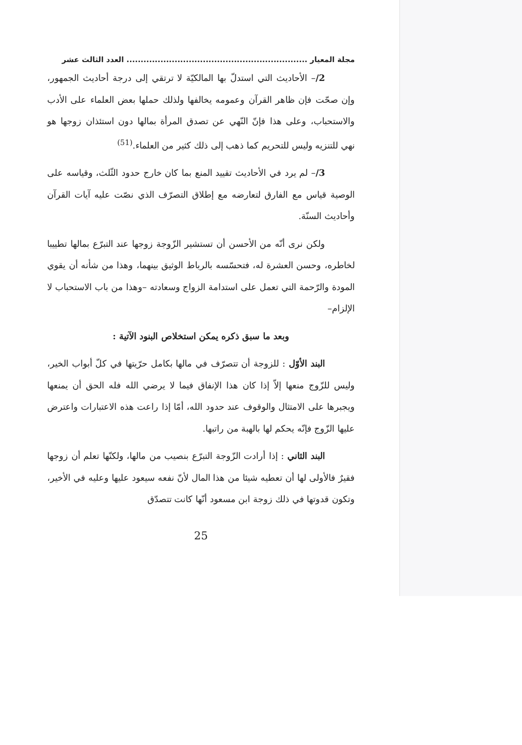مجلة المعيار ................................................................ العدد الثالث عشر
2/– الأحاديث التي استدلّ بها المالكيّة لا ترتقي إلى درجة أحاديث الجمهور، وإن صحّت فإن ظاهر القرآن وعمومه يخالفها ولذلك حملها بعض العلماء على الأدب والاستحباب، وعلى هذا فإنّ النّهي عن تصدق المرأة بمالها دون استئذان زوجها هو نهي للتنزيه وليس للتحريم كما ذهب إلى ذلك كثير من العلماء.<sup>(51)</sup>
3/– لم يرد في الأحاديث تقييد المنع بما كان خارج حدود الثّلث، وقياسه على الوصية قياس مع الفارق لتعارضه مع إطلاق التصرّف الذي نصّت عليه آيات القرآن وأحاديث السنّة.
ولكن نرى أنّه من الأحسن أن تستشير الزّوجة زوجها عند التبرّع بمالها تطييبا لخاطره، وحسن العشرة له، فتحسّسه بالرباط الوثيق بينهما، وهذا من شأنه أن يقوي المودة والرّحمة التي تعمل على استدامة الزواج وسعادته –وهذا من باب الاستحباب لا الإلزام–
وبعد ما سبق ذكره يمكن استخلاص البنود الآتية :
البند الأوّل : للزوجة أن تتصرّف في مالها بكامل حرّيتها في كلّ أبواب الخير، وليس للزّوج منعها إلاّ إذا كان هذا الإنفاق فيما لا يرضي الله فله الحق أن يمنعها ويجبرها على الامتثال والوقوف عند حدود الله، أمّا إذا راعت هذه الاعتبارات واعترض عليها الزّوج فإنّه يحكم لها بالهبة من راتبها.
البند الثاني : إذا أرادت الزّوجة التبرّع بنصيب من مالها، ولكنّها تعلم أن زوجها فقيرٌ فالأولى لها أن تعطيه شيئا من هذا المال لأنّ نفعه سيعود عليها وعليه في الأخير، وتكون قدوتها في ذلك زوجة ابن مسعود أنّها كانت تتصدّق
25